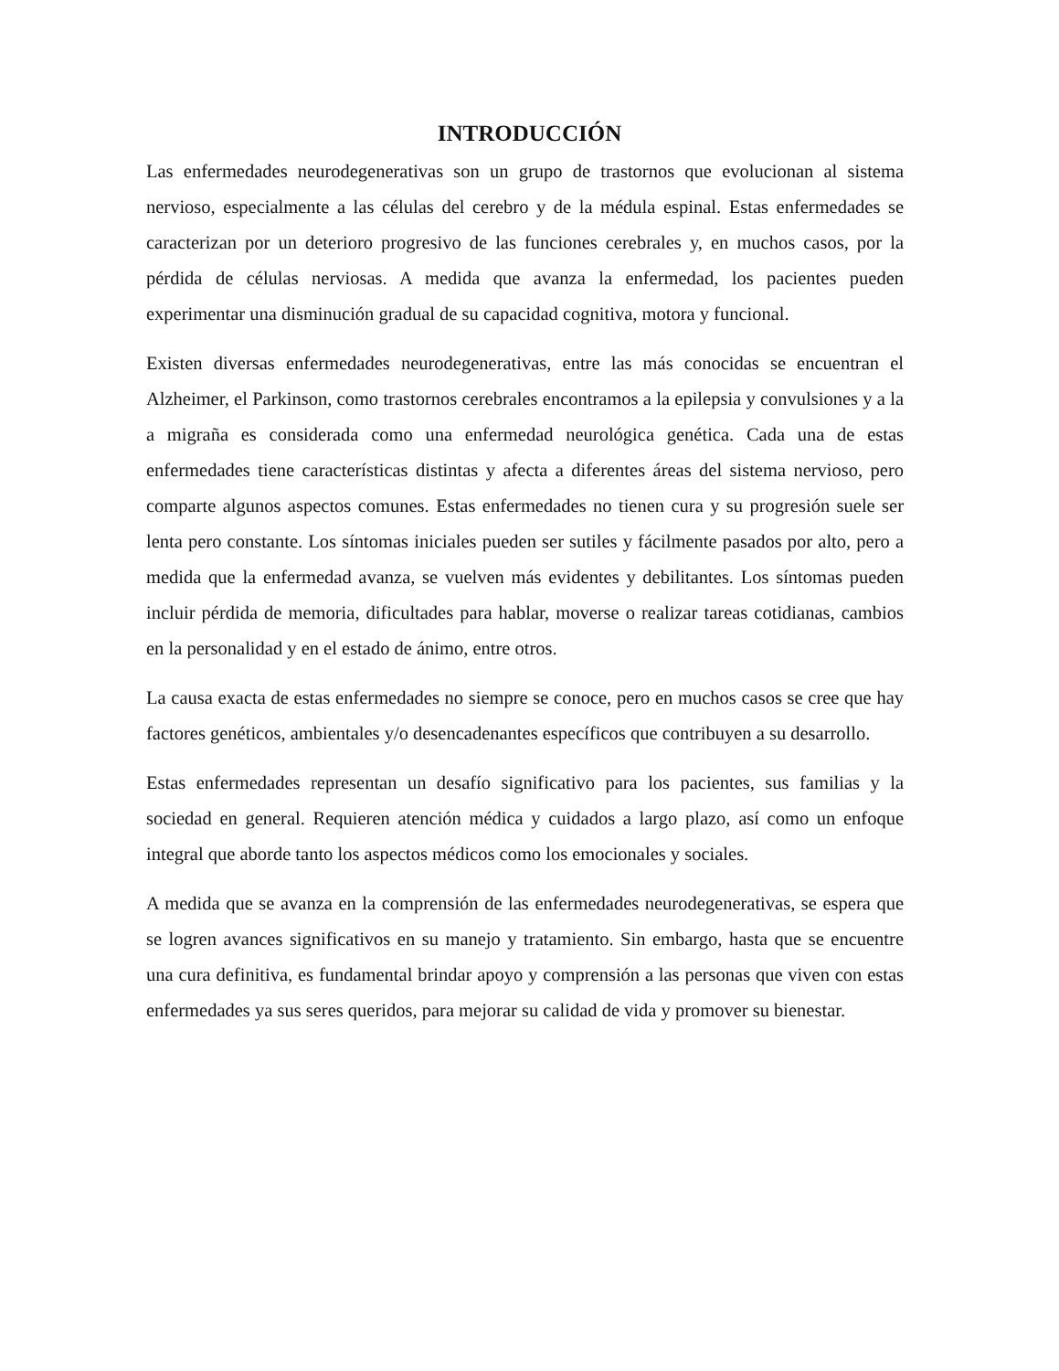INTRODUCCIÓN
Las enfermedades neurodegenerativas son un grupo de trastornos que evolucionan al sistema nervioso, especialmente a las células del cerebro y de la médula espinal. Estas enfermedades se caracterizan por un deterioro progresivo de las funciones cerebrales y, en muchos casos, por la pérdida de células nerviosas. A medida que avanza la enfermedad, los pacientes pueden experimentar una disminución gradual de su capacidad cognitiva, motora y funcional.
Existen diversas enfermedades neurodegenerativas, entre las más conocidas se encuentran el Alzheimer, el Parkinson, como trastornos cerebrales encontramos a la epilepsia y convulsiones y a la a migraña es considerada como una enfermedad neurológica genética. Cada una de estas enfermedades tiene características distintas y afecta a diferentes áreas del sistema nervioso, pero comparte algunos aspectos comunes. Estas enfermedades no tienen cura y su progresión suele ser lenta pero constante. Los síntomas iniciales pueden ser sutiles y fácilmente pasados por alto, pero a medida que la enfermedad avanza, se vuelven más evidentes y debilitantes. Los síntomas pueden incluir pérdida de memoria, dificultades para hablar, moverse o realizar tareas cotidianas, cambios en la personalidad y en el estado de ánimo, entre otros.
La causa exacta de estas enfermedades no siempre se conoce, pero en muchos casos se cree que hay factores genéticos, ambientales y/o desencadenantes específicos que contribuyen a su desarrollo.
Estas enfermedades representan un desafío significativo para los pacientes, sus familias y la sociedad en general. Requieren atención médica y cuidados a largo plazo, así como un enfoque integral que aborde tanto los aspectos médicos como los emocionales y sociales.
A medida que se avanza en la comprensión de las enfermedades neurodegenerativas, se espera que se logren avances significativos en su manejo y tratamiento. Sin embargo, hasta que se encuentre una cura definitiva, es fundamental brindar apoyo y comprensión a las personas que viven con estas enfermedades ya sus seres queridos, para mejorar su calidad de vida y promover su bienestar.